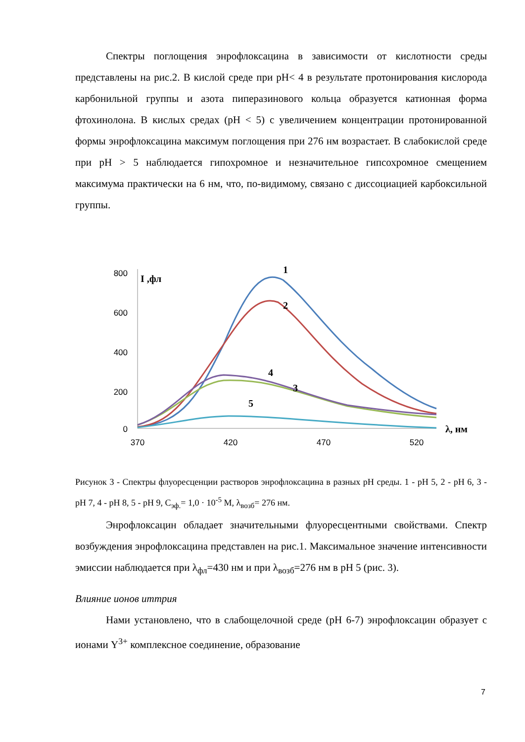Спектры поглощения энрофлоксацина в зависимости от кислотности среды представлены на рис.2. В кислой среде при pH< 4 в результате протонирования кислорода карбонильной группы и азота пиперазинового кольца образуется катионная форма фтохинолона. В кислых средах (pH < 5) с увеличением концентрации протонированной формы энрофлоксацина максимум поглощения при 276 нм возрастает. В слабокислой среде при pH > 5 наблюдается гипохромное и незначительное гипсохромное смещением максимума практически на 6 нм, что, по-видимому, связано с диссоциацией карбоксильной группы.
800
600
400
200
0
370
420
470
520
I ,фл
λ, нм
1
2
3
4
5
Рисунок 3 - Спектры флуоресценции растворов энрофлоксацина в разных pH среды. 1 - pH 5, 2 - pH 6, 3 - pH 7, 4 - pH 8, 5 - pH 9, C<sub>эф.</sub>= 1,0 · 10<sup>-5</sup> M, λ<sub>возб</sub>= 276 нм.
Энрофлоксацин обладает значительными флуоресцентными свойствами. Спектр возбуждения энрофлоксацина представлен на рис.1. Максимальное значение интенсивности эмиссии наблюдается при λ<sub>фл</sub>=430 нм и при λ<sub>возб</sub>=276 нм в pH 5 (рис. 3).
Влияние ионов иттрия
Нами установлено, что в слабощелочной среде (pH 6-7) энрофлоксацин образует с ионами Y<sup>3+</sup> комплексное соединение, образование
7